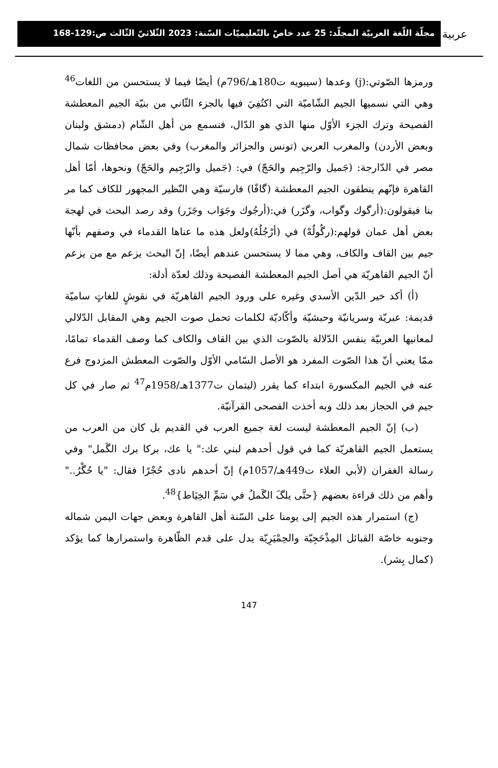ﻋﺮﺑﻴﺔ
مجلّة اللّغة العربيّة المجلّد: 25 عدد خاصّ بالتّعليميّات السّنة: 2023 الثّلاثيّ الثّالث ص:129-168
ورمزها الصّوتي:(j) وعدها (سيبويه ت180هـ/796م) أيضًا فيما لا يستحسن من اللغات<sup>46</sup> وهي التي نسميها الجيم الشّاميّة التي اكتُفِيَ فيها بالجزء الثّاني من بنيّة الجيم المعطشة الفصيحة وترك الجزء الأوّل منها الذي هو الدّال، فنسمع من أهل الشّام (دمشق ولبنان وبعض الأردن) والمغرب العربي (تونس والجزائر والمغرب) وفي بعض محافظات شمال مصر في الدّارجة: (جَميل والرّجِيم والحَجّ) في: (جَميل والرّجِيم والحَجّ) ونحوها، أمّا أهل القاهرة فإنّهم ينطقون الجيم المعطشة (گافًا) فارسيّة وهي النّظير المجهور للكاف كما مر بنا فيقولون:(أرگوك وگواب، وگزَر) في:(أرجُوك وجَوَاب وجَزَر) وقد رصد البحث في لهجة بعض أهل عمان قولهم:(رگُولُهْ) في (أرْجُلُهُ)ولعل هذه ما عناها القدماء في وصفهم بأنّها جيم بين القاف والكاف، وهي مما لا يستحسن عندهم أيضًا، إنّ البحث يزعم مع من يزعم أنّ الجيم القاهريّة هي أصل الجيم المعطشة الفصيحة وذلك لعدّة أدلة:
(أ) أكد خير الدّين الأسدي وغيره على ورود الجيم القاهريّة في نقوشٍ للغاتٍ ساميّة قديمة: عبريّة وسريانيّة وحبشيّة وأكّاديّة لكلمات تحمل صوت الجيم وهي المقابل الدّلالي لمعانيها العربيّة بنفس الدّلالة بالصّوت الذي بين القاف والكاف كما وصف القدماء تمامًا، ممّا يعني أنّ هذا الصّوت المفرد هو الأصل السّامي الأوّل والصّوت المعطش المزدوج فرع عنه في الجيم المكسورة ابتداء كما يقرر (ليتمان ت1377هـ/1958م<sup>47</sup> ثم صار في كل جيم في الحجاز بعد ذلك وبه أخذت الفصحى القرآنيّة.
(ب) إنّ الجيم المعطشة ليست لغة جميع العرب في القديم بل كان من العرب من يستعمل الجيم القاهريّة كما في قول أحدهم لبني عك:" يا عك، بركا برك الگَمل" وفي رسالة الغفران (لأبي العلاء ت449هـ/1057م) إنّ أحدهم نادى حُجْرًا فقال: "يا حُگْرُ.." وأهم من ذلك قراءة بعضهم {حتَّى يلگَ الگَملُ في سَمِّ الخِيَاط}<sup>48</sup>.
(ج) استمرار هذه الجيم إلى يومنا على السّنة أهل القاهرة وبعض جهات اليمن شماله وجنوبه خاصّة القبائل المِذْحَجِيّة والحِمْيَرِيّة يدل على قدم الظّاهرة واستمرارها كما يؤكد (كمال بِشر).
147